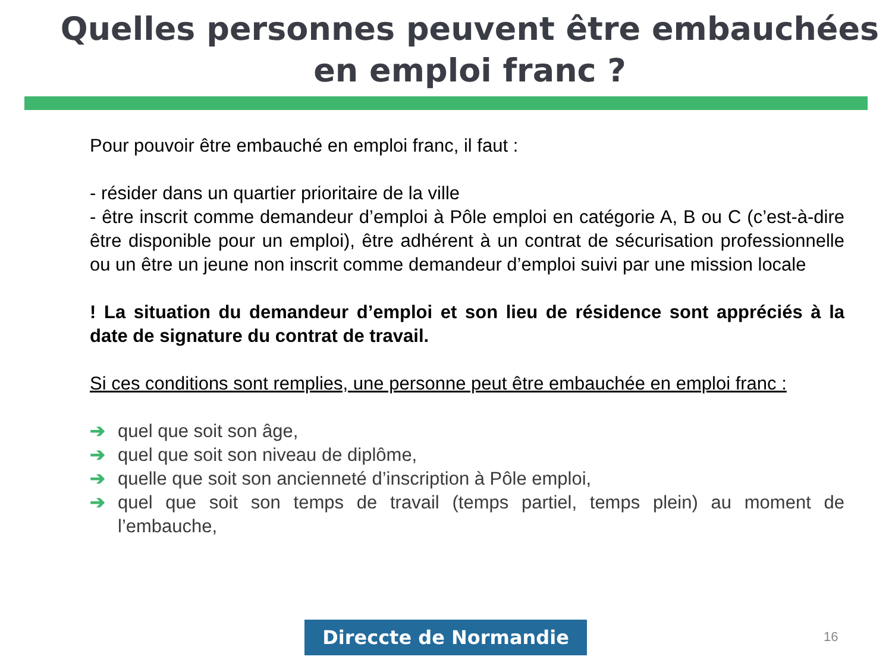Quelles personnes peuvent être embauchées en emploi franc ?
Pour pouvoir être embauché en emploi franc, il faut :
- résider dans un quartier prioritaire de la ville
- être inscrit comme demandeur d’emploi à Pôle emploi en catégorie A, B ou C (c’est-à-dire être disponible pour un emploi), être adhérent à un contrat de sécurisation professionnelle ou un être un jeune non inscrit comme demandeur d’emploi suivi par une mission locale
! La situation du demandeur d’emploi et son lieu de résidence sont appréciés à la date de signature du contrat de travail.
Si ces conditions sont remplies, une personne peut être embauchée en emploi franc :
➔ quel que soit son âge,
➔ quel que soit son niveau de diplôme,
➔ quelle que soit son ancienneté d’inscription à Pôle emploi,
➔ quel que soit son temps de travail (temps partiel, temps plein) au moment de l’embauche,
Direccte de Normandie 16